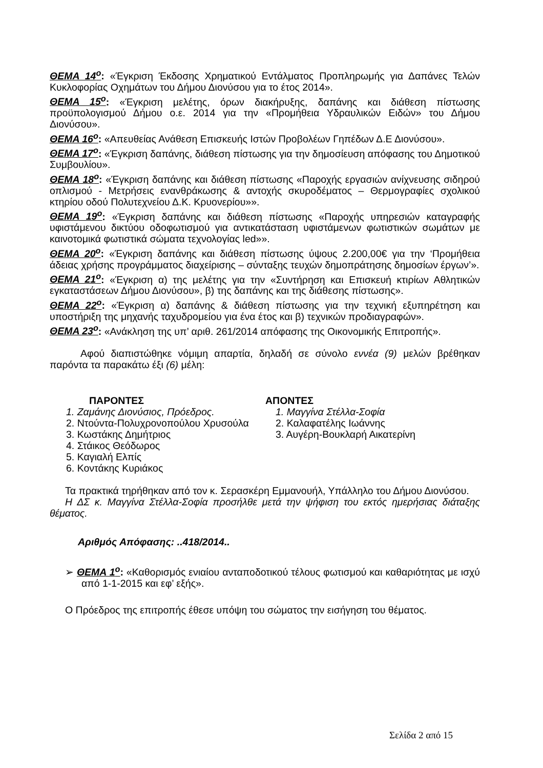ΘΕΜΑ 14<sup>ο</sup>: «Έγκριση Έκδοσης Χρηματικού Εντάλματος Προπληρωμής για Δαπάνες Τελών Κυκλοφορίας Οχημάτων του Δήμου Διονύσου για το έτος 2014».
ΘΕΜΑ 15<sup>ο</sup>: «Έγκριση μελέτης, όρων διακήρυξης, δαπάνης και διάθεση πίστωσης προϋπολογισμού Δήμου ο.ε. 2014 για την «Προμήθεια Υδραυλικών Ειδών» του Δήμου Διονύσου».
ΘΕΜΑ 16<sup>ο</sup>: «Απευθείας Ανάθεση Επισκευής Ιστών Προβολέων Γηπέδων Δ.Ε Διονύσου».
ΘΕΜΑ 17<sup>ο</sup>: «Έγκριση δαπάνης, διάθεση πίστωσης για την δημοσίευση απόφασης του Δημοτικού Συμβουλίου».
ΘΕΜΑ 18<sup>ο</sup>: «Έγκριση δαπάνης και διάθεση πίστωσης «Παροχής εργασιών ανίχνευσης σιδηρού οπλισμού - Μετρήσεις ενανθράκωσης & αντοχής σκυροδέματος – Θερμογραφίες σχολικού κτηρίου οδού Πολυτεχνείου Δ.Κ. Κρυονερίου»».
ΘΕΜΑ 19<sup>ο</sup>: «Έγκριση δαπάνης και διάθεση πίστωσης «Παροχής υπηρεσιών καταγραφής υφιστάμενου δικτύου οδοφωτισμού για αντικατάσταση υφιστάμενων φωτιστικών σωμάτων με καινοτομικά φωτιστικά σώματα τεχνολογίας led»».
ΘΕΜΑ 20<sup>ο</sup>: «Έγκριση δαπάνης και διάθεση πίστωσης ύψους 2.200,00€ για την ‘Προμήθεια άδειας χρήσης προγράμματος διαχείρισης – σύνταξης τευχών δημοπράτησης δημοσίων έργων’».
ΘΕΜΑ 21<sup>ο</sup>: «Έγκριση α) της μελέτης για την «Συντήρηση και Επισκευή κτιρίων Αθλητικών εγκαταστάσεων Δήμου Διονύσου», β) της δαπάνης και της διάθεσης πίστωσης».
ΘΕΜΑ 22<sup>ο</sup>: «Έγκριση α) δαπάνης & διάθεση πίστωσης για την τεχνική εξυπηρέτηση και υποστήριξη της μηχανής ταχυδρομείου για ένα έτος και β) τεχνικών προδιαγραφών».
ΘΕΜΑ 23<sup>ο</sup>: «Ανάκληση της υπ’ αριθ. 261/2014 απόφασης της Οικονομικής Επιτροπής».
Αφού διαπιστώθηκε νόμιμη απαρτία, δηλαδή σε σύνολο εννέα (9) μελών βρέθηκαν παρόντα τα παρακάτω έξι (6) μέλη:
ΠΑΡΟΝΤΕΣ
1. Ζαμάνης Διονύσιος, Πρόεδρος.
2. Ντούντα-Πολυχρονοπούλου Χρυσούλα
3. Κωστάκης Δημήτριος
4. Στάικος Θεόδωρος
5. Καγιαλή Ελπίς
6. Κοντάκης Κυριάκος
ΑΠΟΝΤΕΣ
1. Μαγγίνα Στέλλα-Σοφία
2. Καλαφατέλης Ιωάννης
3. Αυγέρη-Βουκλαρή Αικατερίνη
Τα πρακτικά τηρήθηκαν από τον κ. Σερασκέρη Εμμανουήλ, Υπάλληλο του Δήμου Διονύσου.
Η ΔΣ κ. Μαγγίνα Στέλλα-Σοφία προσήλθε μετά την ψήφιση του εκτός ημερήσιας διάταξης θέματος.
Αριθμός Απόφασης: ..418/2014..
➢ ΘΕΜΑ 1<sup>ο</sup>: «Καθορισμός ενιαίου ανταποδοτικού τέλους φωτισμού και καθαριότητας με ισχύ από 1-1-2015 και εφ’ εξής».
Ο Πρόεδρος της επιτροπής έθεσε υπόψη του σώματος την εισήγηση του θέματος.
Σελίδα 2 από 15